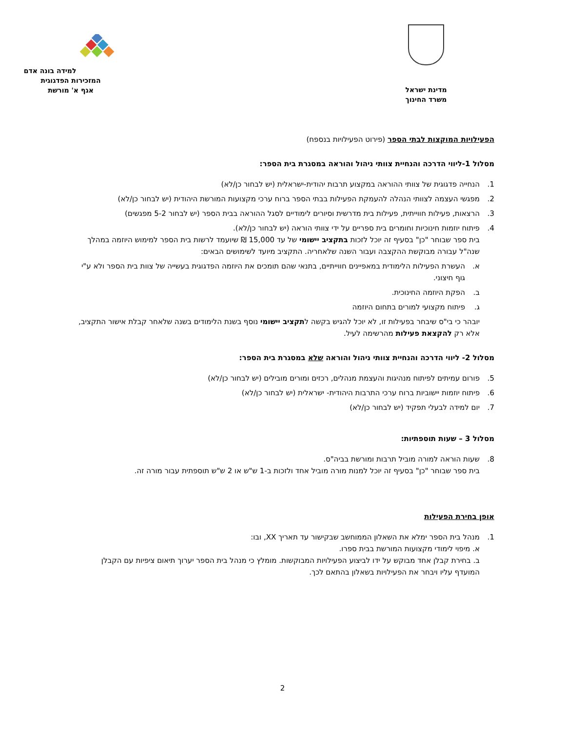מדינת ישראל
משרד החינוך
למידה בונה אדם
המזכירות הפדגוגית
אגף א' מורשת
הפעילויות המוקצות לבתי הספר (פירוט הפעילויות בנספח)
מסלול 1-ליווי הדרכה והנחיית צוותי ניהול והוראה במסגרת בית הספר:
1. הנחייה פדגוגית של צוותי ההוראה במקצוע תרבות יהודית-ישראלית (יש לבחור כן/לא)
2. מפגשי העצמה לצוותי הנהלה להעמקת הפעילות בבתי הספר ברוח ערכי מקצועות המורשת היהודית (יש לבחור כן/לא)
3. הרצאות, פעילות חווייתית, פעילות בית מדרשית וסיורים לימודיים לסגל ההוראה בבית הספר (יש לבחור 5-2 מפגשים)
4. פיתוח יוזמות חינוכיות וחומרים בית ספריים על ידי צוותי הוראה (יש לבחור כן/לא).
בית ספר שבוחר "כן" בסעיף זה יוכל לזכות בתקציב יישומי של עד 15,000 ₪ שיועמד לרשות בית הספר למימוש היוזמה במהלך שנה"ל עבורה מבוקשת ההקצבה ועבור השנה שלאחריה. התקציב מיועד לשימושים הבאים:
א. העשרת הפעילות הלימודית במאפיינים חווייתיים, בתנאי שהם תומכים את היוזמה הפדגוגית בעשייה של צוות בית הספר ולא ע"י גוף חיצוני.
ב. הפקת היוזמה החינוכית.
ג. פיתוח מקצועי למורים בתחום היוזמה
יובהר כי בי"ס שיבחר בפעילות זו, לא יוכל להגיש בקשה לתקציב יישומי נוסף בשנת הלימודים בשנה שלאחר קבלת אישור התקציב, אלא רק להקצאת פעילות מהרשימה לעיל.
מסלול 2- ליווי הדרכה והנחיית צוותי ניהול והוראה שלא במסגרת בית הספר:
5. פורום עמיתים לפיתוח מנהיגות והעצמת מנהלים, רכזים ומורים מובילים (יש לבחור כן/לא)
6. פיתוח יוזמות יישוביות ברוח ערכי התרבות היהודית- ישראלית (יש לבחור כן/לא)
7. יום למידה לבעלי תפקיד (יש לבחור כן/לא)
מסלול 3 – שעות תוספתיות:
8. שעות הוראה למורה מוביל תרבות ומורשת בביה"ס.
בית ספר שבוחר "כן" בסעיף זה יוכל למנות מורה מוביל אחד ולזכות ב-1 ש"ש או 2 ש"ש תוספתית עבור מורה זה.
אופן בחירת הפעילות
1. מנהל בית הספר ימלא את השאלון הממוחשב שבקישור עד תאריך XX, ובו:
א. מיפוי לימודי מקצועות המורשת בבית ספרו.
ב. בחירת קבלן אחד מבוקש על ידו לביצוע הפעילויות המבוקשות. מומלץ כי מנהל בית הספר יערוך תיאום ציפיות עם הקבלן המועדף עליו ויבחר את הפעילויות בשאלון בהתאם לכך.
2